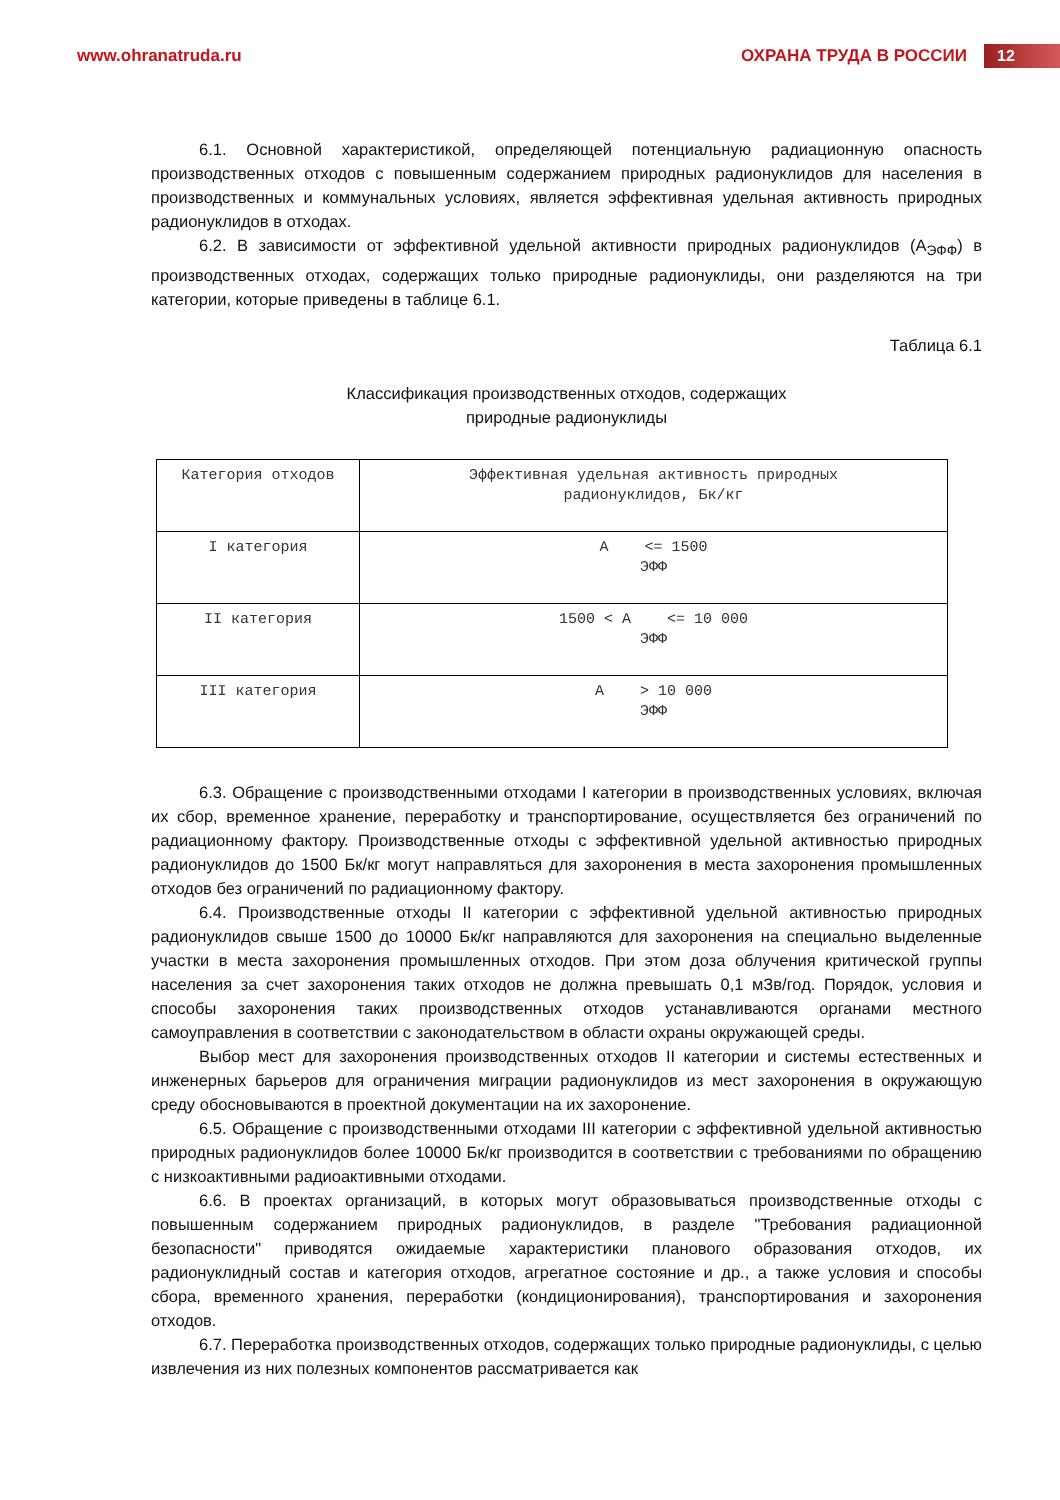www.ohranatruda.ru ОХРАНА ТРУДА В РОССИИ 12
6.1. Основной характеристикой, определяющей потенциальную радиационную опасность производственных отходов с повышенным содержанием природных радионуклидов для населения в производственных и коммунальных условиях, является эффективная удельная активность природных радионуклидов в отходах.
6.2. В зависимости от эффективной удельной активности природных радионуклидов (A<sub>ЭФФ</sub>) в производственных отходах, содержащих только природные радионуклиды, они разделяются на три категории, которые приведены в таблице 6.1.
Таблица 6.1
Классификация производственных отходов, содержащих
природные радионуклиды
| Категория отходов | Эффективная удельная активность природных радионуклидов, Бк/кг |
| I категория | A <= 1500 ЭФФ |
| II категория | 1500 < A <= 10 000 ЭФФ |
| III категория | A > 10 000 ЭФФ |
6.3. Обращение с производственными отходами I категории в производственных условиях, включая их сбор, временное хранение, переработку и транспортирование, осуществляется без ограничений по радиационному фактору. Производственные отходы с эффективной удельной активностью природных радионуклидов до 1500 Бк/кг могут направляться для захоронения в места захоронения промышленных отходов без ограничений по радиационному фактору.
6.4. Производственные отходы II категории с эффективной удельной активностью природных радионуклидов свыше 1500 до 10000 Бк/кг направляются для захоронения на специально выделенные участки в места захоронения промышленных отходов. При этом доза облучения критической группы населения за счет захоронения таких отходов не должна превышать 0,1 мЗв/год. Порядок, условия и способы захоронения таких производственных отходов устанавливаются органами местного самоуправления в соответствии с законодательством в области охраны окружающей среды.
Выбор мест для захоронения производственных отходов II категории и системы естественных и инженерных барьеров для ограничения миграции радионуклидов из мест захоронения в окружающую среду обосновываются в проектной документации на их захоронение.
6.5. Обращение с производственными отходами III категории с эффективной удельной активностью природных радионуклидов более 10000 Бк/кг производится в соответствии с требованиями по обращению с низкоактивными радиоактивными отходами.
6.6. В проектах организаций, в которых могут образовываться производственные отходы с повышенным содержанием природных радионуклидов, в разделе "Требования радиационной безопасности" приводятся ожидаемые характеристики планового образования отходов, их радионуклидный состав и категория отходов, агрегатное состояние и др., а также условия и способы сбора, временного хранения, переработки (кондиционирования), транспортирования и захоронения отходов.
6.7. Переработка производственных отходов, содержащих только природные радионуклиды, с целью извлечения из них полезных компонентов рассматривается как